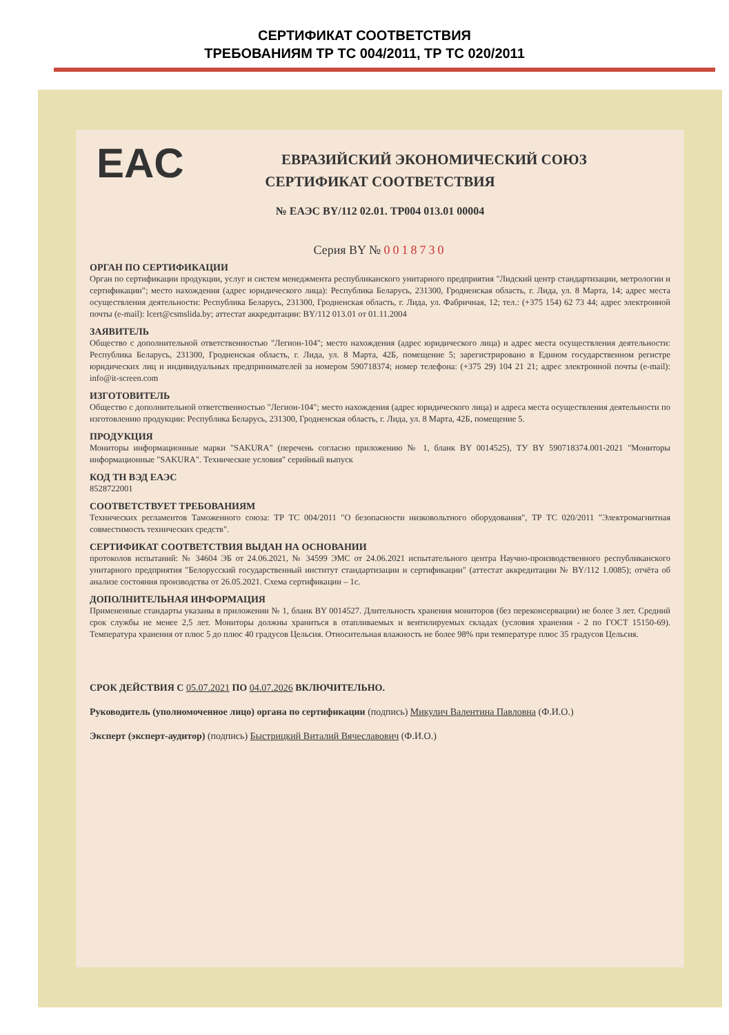СЕРТИФИКАТ СООТВЕТСТВИЯ
ТРЕБОВАНИЯМ ТР ТС 004/2011, ТР ТС 020/2011
EAC
ЕВРАЗИЙСКИЙ ЭКОНОМИЧЕСКИЙ СОЮЗ
СЕРТИФИКАТ СООТВЕТСТВИЯ
№ ЕАЭС BY/112 02.01. ТР004 013.01 00004
Серия BY № 0018730
ОРГАН ПО СЕРТИФИКАЦИИ
Орган по сертификации продукции, услуг и систем менеджмента республиканского унитарного предприятия "Лидский центр стандартизации, метрологии и сертификации"; место нахождения (адрес юридического лица): Республика Беларусь, 231300, Гродненская область, г. Лида, ул. 8 Марта, 14; адрес места осуществления деятельности: Республика Беларусь, 231300, Гродненская область, г. Лида, ул. Фабричная, 12; тел.: (+375 154) 62 73 44; адрес электронной почты (e-mail): lcert@csmslida.by; аттестат аккредитации: BY/112 013.01 от 01.11.2004
ЗАЯВИТЕЛЬ
Общество с дополнительной ответственностью "Легион-104"; место нахождения (адрес юридического лица) и адрес места осуществления деятельности: Республика Беларусь, 231300, Гродненская область, г. Лида, ул. 8 Марта, 42Б, помещение 5; зарегистрировано в Едином государственном регистре юридических лиц и индивидуальных предпринимателей за номером 590718374; номер телефона: (+375 29) 104 21 21; адрес электронной почты (e-mail): info@it-screen.com
ИЗГОТОВИТЕЛЬ
Общество с дополнительной ответственностью "Легион-104"; место нахождения (адрес юридического лица) и адреса места осуществления деятельности по изготовлению продукции: Республика Беларусь, 231300, Гродненская область, г. Лида, ул. 8 Марта, 42Б, помещение 5.
ПРОДУКЦИЯ
Мониторы информационные марки "SAKURA" (перечень согласно приложению № 1, бланк BY 0014525), ТУ BY 590718374.001-2021 "Мониторы информационные "SAKURA". Технические условия" серийный выпуск
КОД ТН ВЭД ЕАЭС
8528722001
СООТВЕТСТВУЕТ ТРЕБОВАНИЯМ
Технических регламентов Таможенного союза: ТР ТС 004/2011 "О безопасности низковольтного оборудования", ТР ТС 020/2011 "Электромагнитная совместимость технических средств".
СЕРТИФИКАТ СООТВЕТСТВИЯ ВЫДАН НА ОСНОВАНИИ
протоколов испытаний: № 34604 ЭБ от 24.06.2021, № 34599 ЭМС от 24.06.2021 испытательного центра Научно-производственного республиканского унитарного предприятия "Белорусский государственный институт стандартизации и сертификации" (аттестат аккредитации № BY/112 1.0085); отчёта об анализе состояния производства от 26.05.2021. Схема сертификации – 1с.
ДОПОЛНИТЕЛЬНАЯ ИНФОРМАЦИЯ
Примененные стандарты указаны в приложении № 1, бланк BY 0014527. Длительность хранения мониторов (без переконсервации) не более 3 лет. Средний срок службы не менее 2,5 лет. Мониторы должны храниться в отапливаемых и вентилируемых складах (условия хранения - 2 по ГОСТ 15150-69). Температура хранения от плюс 5 до плюс 40 градусов Цельсия. Относительная влажность не более 98% при температуре плюс 35 градусов Цельсия.
СРОК ДЕЙСТВИЯ С 05.07.2021 ПО 04.07.2026 ВКЛЮЧИТЕЛЬНО.
Руководитель (уполномоченное лицо) органа по сертификации (подпись) Микулич Валентина Павловна (Ф.И.О.)
Эксперт (эксперт-аудитор) (подпись) Быстрицкий Виталий Вячеславович (Ф.И.О.)